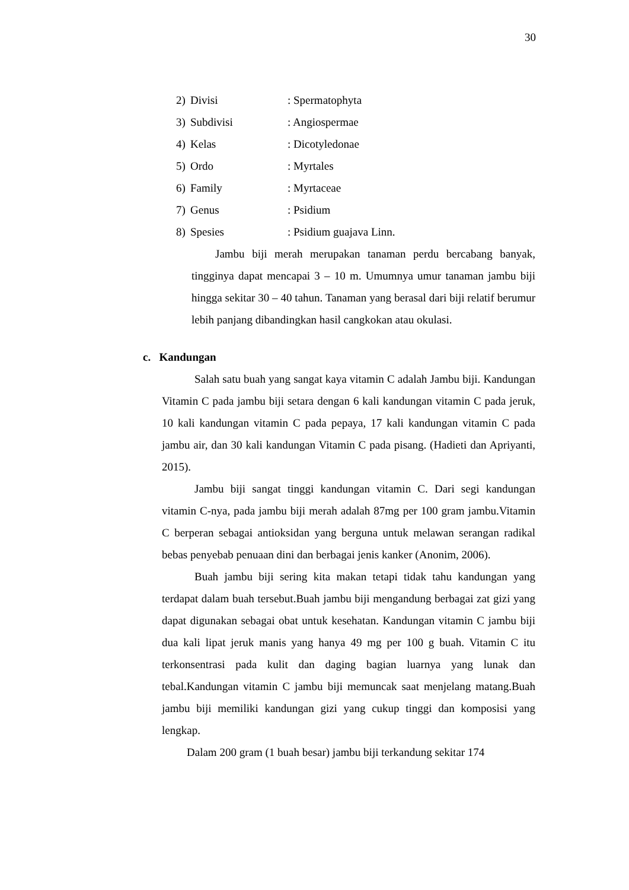30
2) Divisi: Spermatophyta
3) Subdivisi: Angiospermae
4) Kelas: Dicotyledonae
5) Ordo: Myrtales
6) Family: Myrtaceae
7) Genus: Psidium
8) Spesies: Psidium guajava Linn.
Jambu biji merah merupakan tanaman perdu bercabang banyak, tingginya dapat mencapai 3 – 10 m. Umumnya umur tanaman jambu biji hingga sekitar 30 – 40 tahun. Tanaman yang berasal dari biji relatif berumur lebih panjang dibandingkan hasil cangkokan atau okulasi.
c. Kandungan
Salah satu buah yang sangat kaya vitamin C adalah Jambu biji. Kandungan Vitamin C pada jambu biji setara dengan 6 kali kandungan vitamin C pada jeruk, 10 kali kandungan vitamin C pada pepaya, 17 kali kandungan vitamin C pada jambu air, dan 30 kali kandungan Vitamin C pada pisang. (Hadieti dan Apriyanti, 2015).
Jambu biji sangat tinggi kandungan vitamin C. Dari segi kandungan vitamin C-nya, pada jambu biji merah adalah 87mg per 100 gram jambu.Vitamin C berperan sebagai antioksidan yang berguna untuk melawan serangan radikal bebas penyebab penuaan dini dan berbagai jenis kanker (Anonim, 2006).
Buah jambu biji sering kita makan tetapi tidak tahu kandungan yang terdapat dalam buah tersebut.Buah jambu biji mengandung berbagai zat gizi yang dapat digunakan sebagai obat untuk kesehatan. Kandungan vitamin C jambu biji dua kali lipat jeruk manis yang hanya 49 mg per 100 g buah. Vitamin C itu terkonsentrasi pada kulit dan daging bagian luarnya yang lunak dan tebal.Kandungan vitamin C jambu biji memuncak saat menjelang matang.Buah jambu biji memiliki kandungan gizi yang cukup tinggi dan komposisi yang lengkap.
Dalam 200 gram (1 buah besar) jambu biji terkandung sekitar 174